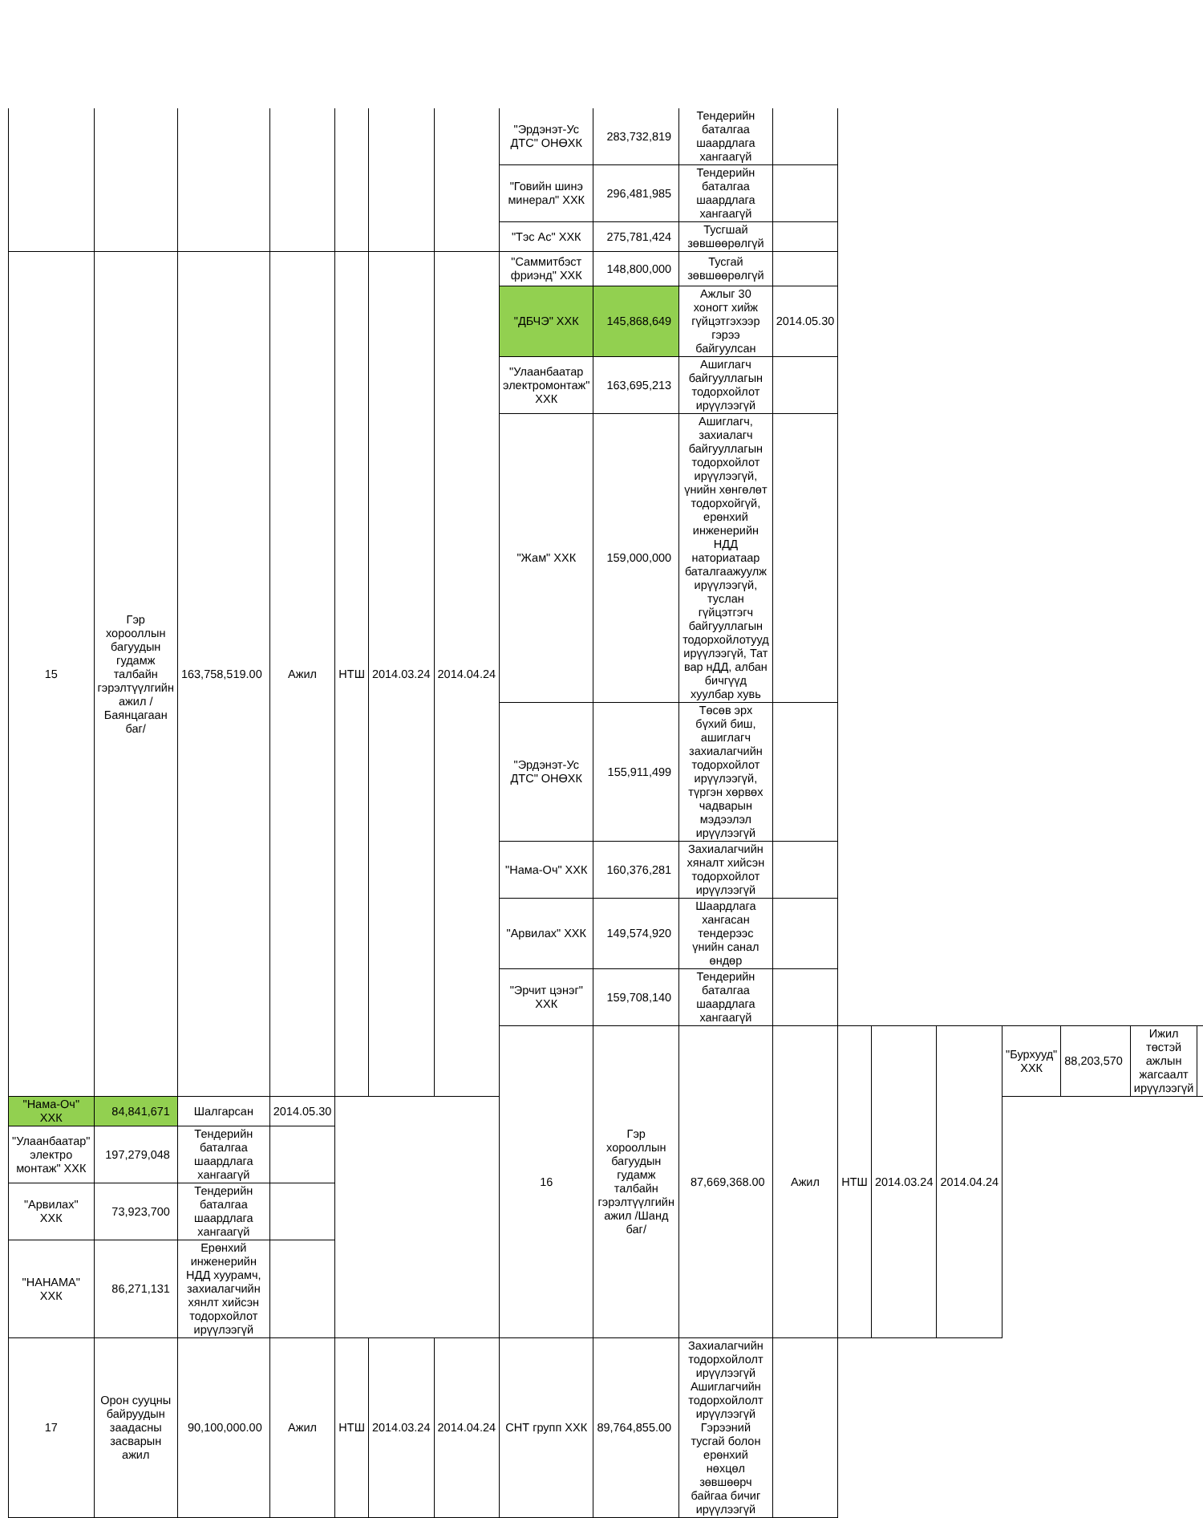| | | | | | | | "Эрдэнэт-Ус ДТС" ОНӨХК | 283,732,819 | Тендерийн баталгаа шаардлага хангаагүй | | | | | | | | |
| | | | | | | | "Говийн шинэ минерал" ХХК | 296,481,985 | Тендерийн баталгаа шаардлага хангаагүй | | | | | | | | |
| | | | | | | | "Тэс Ас" ХХК | 275,781,424 | Тусгшай зөвшөөрөлгүй | | | | | | | | |
| 15 | Гэр хорооллын багуудын гудамж талбайн гэрэлтүүлгийн ажил /Баянцагаан баг/ | 163,758,519.00 | Ажил | НТШ | 2014.03.24 | 2014.04.24 | "Саммитбэст фриэнд" ХХК | 148,800,000 | Тусгай зөвшөөрөлгүй | | | | | | | | |
| | | | | | | | "ДБЧЭ" ХХК | 145,868,649 | Ажлыг 30 хоногт хийж гүйцэтгэхээр гэрээ байгуулсан | 2014.05.30 | | | | | | | |
| | | | | | | | "Улаанбаатар электромонтаж" ХХК | 163,695,213 | Ашиглагч байгууллагын тодорхойлот ирүүлээгүй | | | | | | | | |
| | | | | | | | "Жам" ХХК | 159,000,000 | Ашиглагч, захиалагч байгууллагын тодорхойлот ирүүлээгүй, үнийн хөнгөлөт тодорхойгүй, ерөнхий инженерийн НДД наториатаар баталгаажуулж ирүүлээгүй, туслан гүйцэтгэгч байгууллагын тодорхойлотууд ирүүлээгүй, Тат вар нДД, албан бичгүүд хуулбар хувь | | | | | | | | |
| | | | | | | | "Эрдэнэт-Ус ДТС" ОНӨХК | 155,911,499 | Төсөв эрх бүхий биш, ашиглагч захиалагчийн тодорхойлот ирүүлээгүй, түргэн хөрвөх чадварын мэдээлэл ирүүлээгүй | | | | | | | | |
| | | | | | | | "Нама-Оч" ХХК | 160,376,281 | Захиалагчийн хяналт хийсэн тодорхойлот ирүүлээгүй | | | | | | | | |
| | | | | | | | "Арвилах" ХХК | 149,574,920 | Шаардлага хангасан тендерээс үнийн санал өндөр | | | | | | | | |
| | | | | | | | "Эрчит цэнэг" ХХК | 159,708,140 | Тендерийн баталгаа шаардлага хангаагүй | | | | | | | | |
| | | | | | | | 16 | Гэр хорооллын багуудын гудамж талбайн гэрэлтүүлгийн ажил /Шанд баг/ | 87,669,368.00 | Ажил | НТШ | 2014.03.24 | 2014.04.24 | "Бурхууд" ХХК | 88,203,570 | Ижил төстэй ажлын жагсаалт ирүүлээгүй | |
| "Нама-Оч" ХХК | 84,841,671 | Шалгарсан | 2014.05.30 | | | | | | | | | | | | | | |
| "Улаанбаатар" электро монтаж" ХХК | 197,279,048 | Тендерийн баталгаа шаардлага хангаагүй | | | | | | | | | | | | | | | |
| "Арвилах" ХХК | 73,923,700 | Тендерийн баталгаа шаардлага хангаагүй | | | | | | | | | | | | | | | |
| "НАНАМА" ХХК | 86,271,131 | Ерөнхий инженерийн НДД хуурамч, захиалагчийн хянлт хийсэн тодорхойлот ирүүлээгүй | | | | | | | | | | | | | | | |
| 17 | Орон сууцны байруудын заадасны засварын ажил | 90,100,000.00 | Ажил | НТШ | 2014.03.24 | 2014.04.24 | СНТ групп ХХК | 89,764,855.00 | Захиалагчийн тодорхойлолт ирүүлээгүй Ашиглагчийн тодорхойлолт ирүүлээгүй Гэрээний тусгай болон ерөнхий нөхцөл зөвшөөрч байгаа бичиг ирүүлээгүй | | | | | | | | |